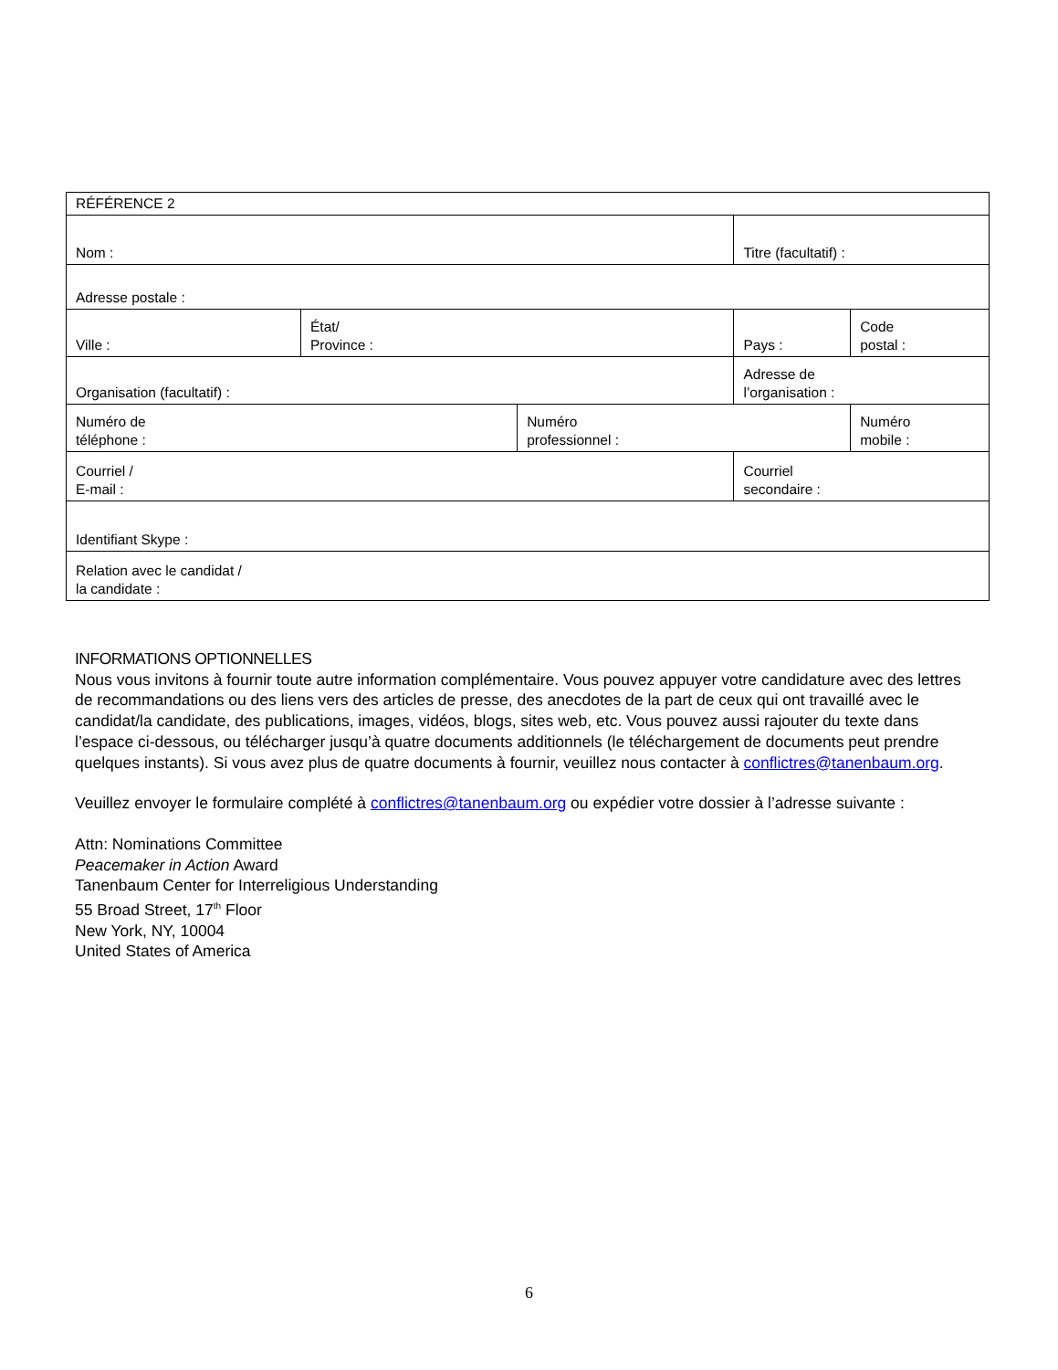| RÉFÉRENCE 2 | | | | |
| Nom : | | | Titre (facultatif) : | |
| Adresse postale : | | | | |
| Ville : | État/ Province : | | Pays : | Code postal : |
| Organisation (facultatif) : | | | Adresse de l’organisation : | |
| Numéro de téléphone : | | Numéro professionnel : | | Numéro mobile : |
| Courriel / E-mail : | | | Courriel secondaire : | |
| Identifiant Skype : | | | | |
| Relation avec le candidat / la candidate : | | | | |
INFORMATIONS OPTIONNELLES
Nous vous invitons à fournir toute autre information complémentaire. Vous pouvez appuyer votre candidature avec des lettres de recommandations ou des liens vers des articles de presse, des anecdotes de la part de ceux qui ont travaillé avec le candidat/la candidate, des publications, images, vidéos, blogs, sites web, etc. Vous pouvez aussi rajouter du texte dans l’espace ci-dessous, ou télécharger jusqu’à quatre documents additionnels (le téléchargement de documents peut prendre quelques instants). Si vous avez plus de quatre documents à fournir, veuillez nous contacter à conflictres@tanenbaum.org.
Veuillez envoyer le formulaire complété à conflictres@tanenbaum.org ou expédier votre dossier à l’adresse suivante :
Attn: Nominations Committee
Peacemaker in Action Award
Tanenbaum Center for Interreligious Understanding
55 Broad Street, 17<sup>th</sup> Floor
New York, NY, 10004
United States of America
6